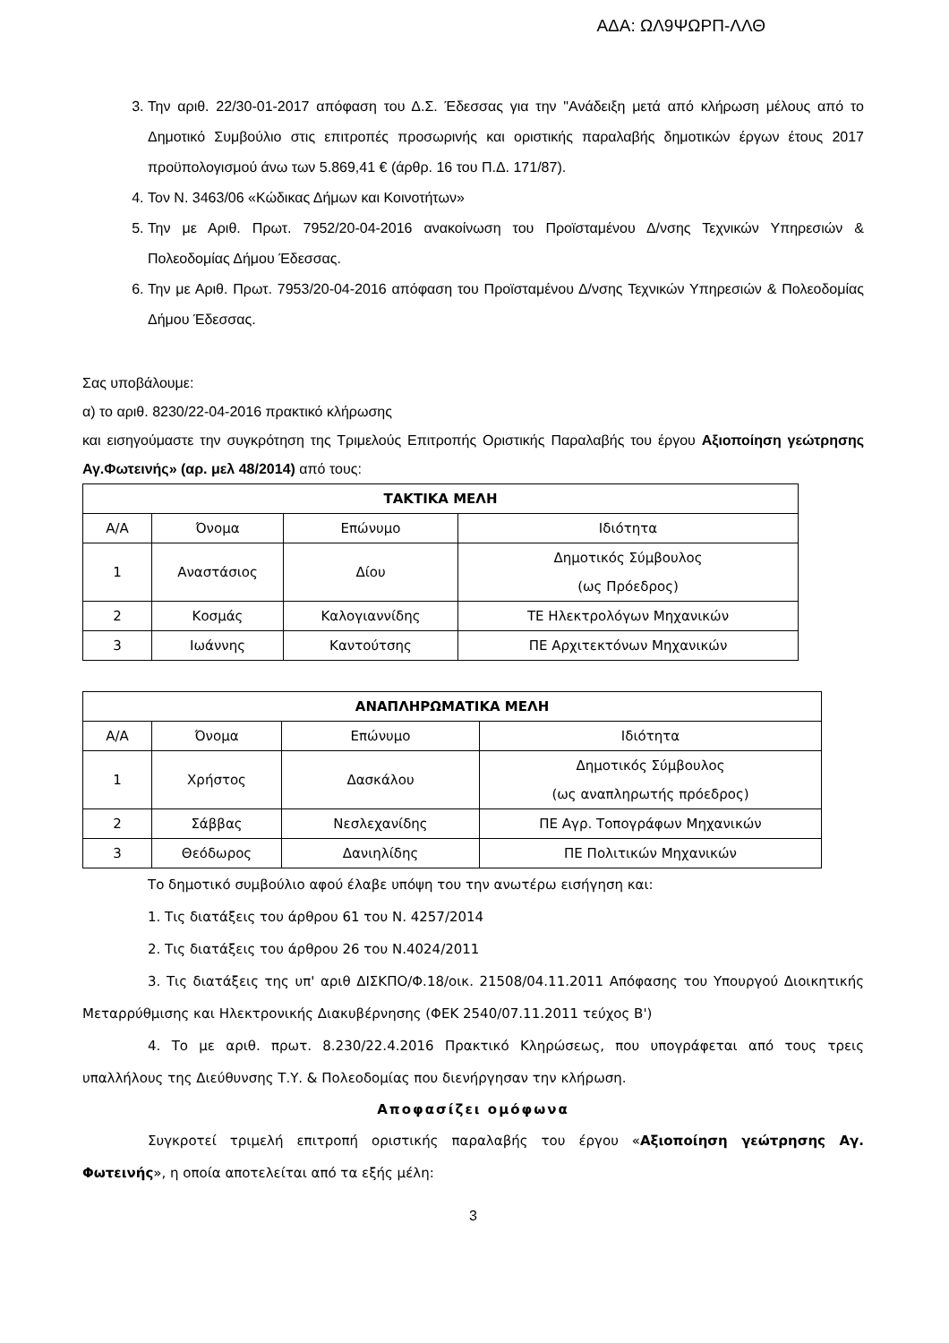ΑΔΑ: ΩΛ9ΨΩΡΠ-ΛΛΘ
3. Την αριθ. 22/30-01-2017 απόφαση του Δ.Σ. Έδεσσας για την "Ανάδειξη μετά από κλήρωση μέλους από το Δημοτικό Συμβούλιο στις επιτροπές προσωρινής και οριστικής παραλαβής δημοτικών έργων έτους 2017 προϋπολογισμού άνω των 5.869,41 € (άρθρ. 16 του Π.Δ. 171/87).
4. Τον Ν. 3463/06 «Κώδικας Δήμων και Κοινοτήτων»
5. Την με Αριθ. Πρωτ. 7952/20-04-2016 ανακοίνωση του Προϊσταμένου Δ/νσης Τεχνικών Υπηρεσιών & Πολεοδομίας Δήμου Έδεσσας.
6. Την με Αριθ. Πρωτ. 7953/20-04-2016 απόφαση του Προϊσταμένου Δ/νσης Τεχνικών Υπηρεσιών & Πολεοδομίας Δήμου Έδεσσας.
Σας υποβάλουμε:
α) το αριθ. 8230/22-04-2016 πρακτικό κλήρωσης
και εισηγούμαστε την συγκρότηση της Τριμελούς Επιτροπής Οριστικής Παραλαβής του έργου Αξιοποίηση γεώτρησης Αγ.Φωτεινής» (αρ. μελ 48/2014) από τους:
| ΤΑΚΤΙΚΑ ΜΕΛΗ | | | |
| --- | --- | --- | --- |
| Α/Α | Όνομα | Επώνυμο | Ιδιότητα |
| 1 | Αναστάσιος | Δίου | Δημοτικός Σύμβουλος (ως Πρόεδρος) |
| 2 | Κοσμάς | Καλογιαννίδης | ΤΕ Ηλεκτρολόγων Μηχανικών |
| 3 | Ιωάννης | Καντούτσης | ΠΕ Αρχιτεκτόνων Μηχανικών |
| ΑΝΑΠΛΗΡΩΜΑΤΙΚΑ ΜΕΛΗ | | | |
| --- | --- | --- | --- |
| Α/Α | Όνομα | Επώνυμο | Ιδιότητα |
| 1 | Χρήστος | Δασκάλου | Δημοτικός Σύμβουλος (ως αναπληρωτής πρόεδρος) |
| 2 | Σάββας | Νεσλεχανίδης | ΠΕ Αγρ. Τοπογράφων Μηχανικών |
| 3 | Θεόδωρος | Δανιηλίδης | ΠΕ Πολιτικών Μηχανικών |
Το δημοτικό συμβούλιο αφού έλαβε υπόψη του την ανωτέρω εισήγηση και:
1. Τις διατάξεις του άρθρου 61 του Ν. 4257/2014
2. Τις διατάξεις του άρθρου 26 του Ν.4024/2011
3. Τις διατάξεις της υπ' αριθ ΔΙΣΚΠΟ/Φ.18/οικ. 21508/04.11.2011 Απόφασης του Υπουργού Διοικητικής Μεταρρύθμισης και Ηλεκτρονικής Διακυβέρνησης (ΦΕΚ 2540/07.11.2011 τεύχος Β')
4. Το με αριθ. πρωτ. 8.230/22.4.2016 Πρακτικό Κληρώσεως, που υπογράφεται από τους τρεις υπαλλήλους της Διεύθυνσης Τ.Υ. & Πολεοδομίας που διενήργησαν την κλήρωση.
Αποφασίζει ομόφωνα
Συγκροτεί τριμελή επιτροπή οριστικής παραλαβής του έργου «Αξιοποίηση γεώτρησης Αγ. Φωτεινής», η οποία αποτελείται από τα εξής μέλη:
3